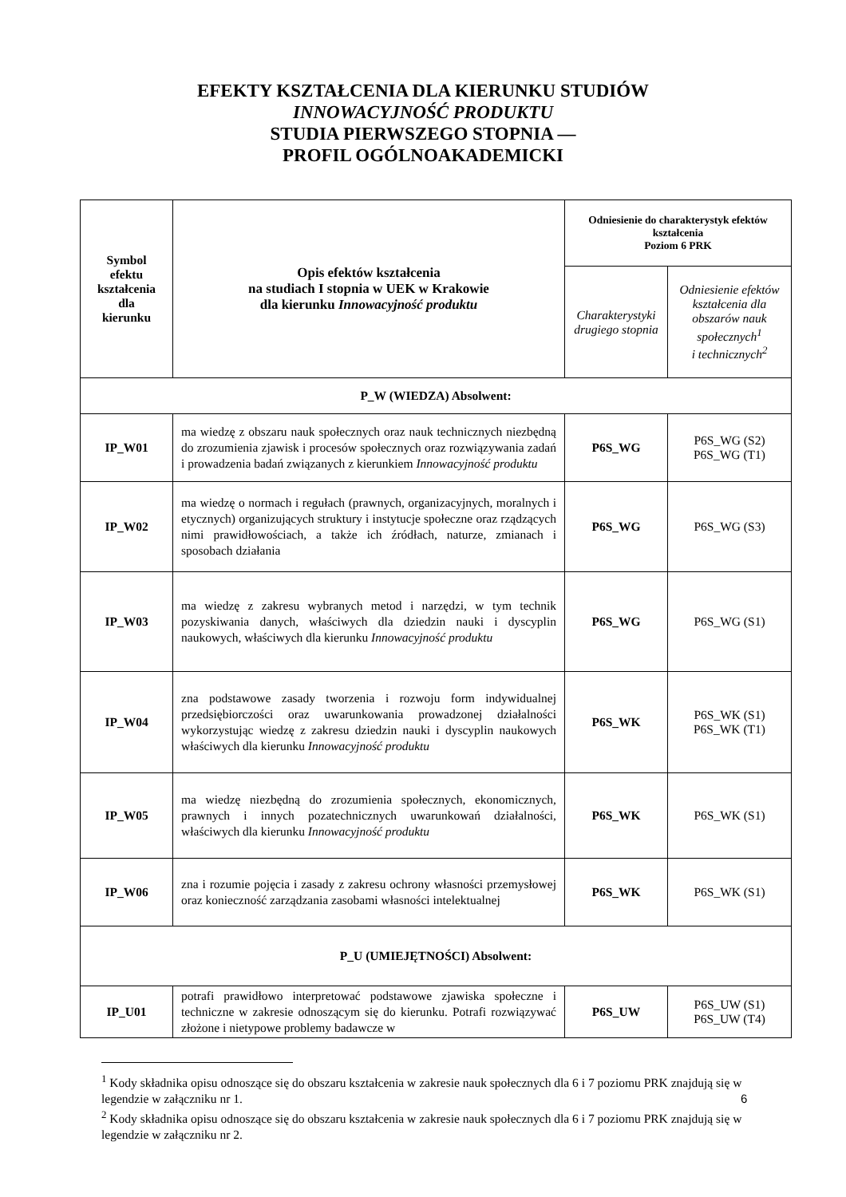EFEKTY KSZTAŁCENIA DLA KIERUNKU STUDIÓW
INNOWACYJNOŚĆ PRODUKTU
STUDIA PIERWSZEGO STOPNIA —
PROFIL OGÓLNOAKADEMICKI
| Symbol efektu kształcenia dla kierunku | Opis efektów kształcenia na studiach I stopnia w UEK w Krakowie dla kierunku Innowacyjność produktu | Odniesienie do charakterystyk efektów kształcenia Poziom 6 PRK | |
| --- | --- | --- | --- |
| | | Charakterystyki drugiego stopnia | Odniesienie efektów kształcenia dla obszarów nauk społecznych<sup>1</sup> i technicznych<sup>2</sup> |
| P_W (WIEDZA) Absolwent: | | | |
| IP_W01 | ma wiedzę z obszaru nauk społecznych oraz nauk technicznych niezbędną do zrozumienia zjawisk i procesów społecznych oraz rozwiązywania zadań i prowadzenia badań związanych z kierunkiem Innowacyjność produktu | P6S_WG | P6S_WG (S2) P6S_WG (T1) |
| IP_W02 | ma wiedzę o normach i regułach (prawnych, organizacyjnych, moralnych i etycznych) organizujących struktury i instytucje społeczne oraz rządzących nimi prawidłowościach, a także ich źródłach, naturze, zmianach i sposobach działania | P6S_WG | P6S_WG (S3) |
| IP_W03 | ma wiedzę z zakresu wybranych metod i narzędzi, w tym technik pozyskiwania danych, właściwych dla dziedzin nauki i dyscyplin naukowych, właściwych dla kierunku Innowacyjność produktu | P6S_WG | P6S_WG (S1) |
| IP_W04 | zna podstawowe zasady tworzenia i rozwoju form indywidualnej przedsiębiorczości oraz uwarunkowania prowadzonej działalności wykorzystując wiedzę z zakresu dziedzin nauki i dyscyplin naukowych właściwych dla kierunku Innowacyjność produktu | P6S_WK | P6S_WK (S1) P6S_WK (T1) |
| IP_W05 | ma wiedzę niezbędną do zrozumienia społecznych, ekonomicznych, prawnych i innych pozatechnicznych uwarunkowań działalności, właściwych dla kierunku Innowacyjność produktu | P6S_WK | P6S_WK (S1) |
| IP_W06 | zna i rozumie pojęcia i zasady z zakresu ochrony własności przemysłowej oraz konieczność zarządzania zasobami własności intelektualnej | P6S_WK | P6S_WK (S1) |
| P_U (UMIEJĘTNOŚCI) Absolwent: | | | |
| IP_U01 | potrafi prawidłowo interpretować podstawowe zjawiska społeczne i techniczne w zakresie odnoszącym się do kierunku. Potrafi rozwiązywać złożone i nietypowe problemy badawcze w | P6S_UW | P6S_UW (S1) P6S_UW (T4) |
<sup>1</sup> Kody składnika opisu odnoszące się do obszaru kształcenia w zakresie nauk społecznych dla 6 i 7 poziomu PRK znajdują się w legendzie w załączniku nr 1.
<sup>2</sup> Kody składnika opisu odnoszące się do obszaru kształcenia w zakresie nauk społecznych dla 6 i 7 poziomu PRK znajdują się w legendzie w załączniku nr 2.
6